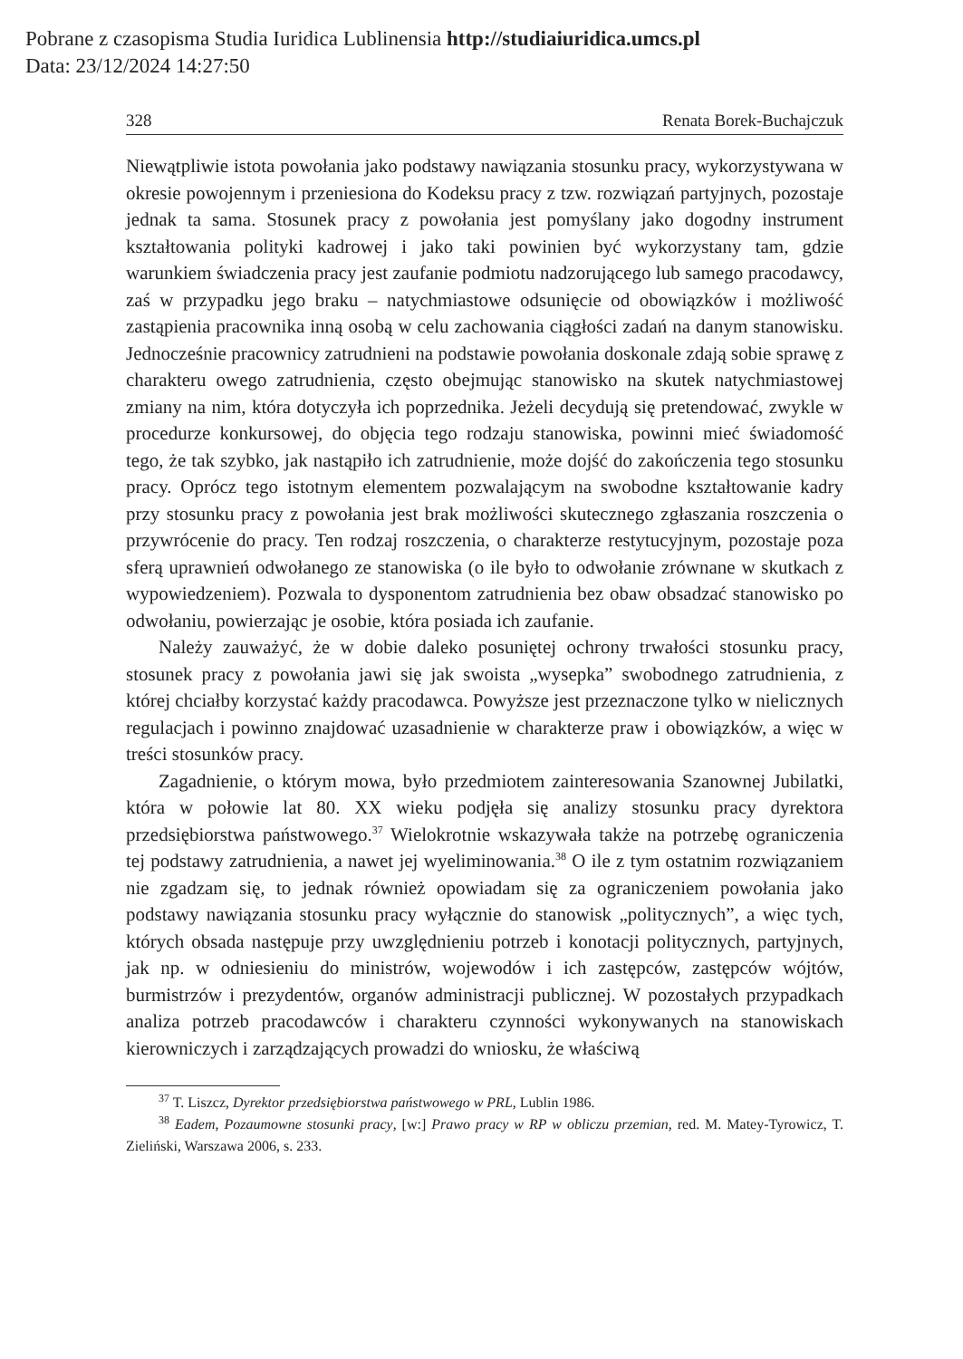Pobrane z czasopisma Studia Iuridica Lublinensia http://studiaiuridica.umcs.pl
Data: 23/12/2024 14:27:50
328 Renata Borek-Buchajczuk
Niewątpliwie istota powołania jako podstawy nawiązania stosunku pracy, wykorzystywana w okresie powojennym i przeniesiona do Kodeksu pracy z tzw. rozwiązań partyjnych, pozostaje jednak ta sama. Stosunek pracy z powołania jest pomyślany jako dogodny instrument kształtowania polityki kadrowej i jako taki powinien być wykorzystany tam, gdzie warunkiem świadczenia pracy jest zaufanie podmiotu nadzorującego lub samego pracodawcy, zaś w przypadku jego braku – natychmiastowe odsunięcie od obowiązków i możliwość zastąpienia pracownika inną osobą w celu zachowania ciągłości zadań na danym stanowisku. Jednocześnie pracownicy zatrudnieni na podstawie powołania doskonale zdają sobie sprawę z charakteru owego zatrudnienia, często obejmując stanowisko na skutek natychmiastowej zmiany na nim, która dotyczyła ich poprzednika. Jeżeli decydują się pretendować, zwykle w procedurze konkursowej, do objęcia tego rodzaju stanowiska, powinni mieć świadomość tego, że tak szybko, jak nastąpiło ich zatrudnienie, może dojść do zakończenia tego stosunku pracy. Oprócz tego istotnym elementem pozwalającym na swobodne kształtowanie kadry przy stosunku pracy z powołania jest brak możliwości skutecznego zgłaszania roszczenia o przywrócenie do pracy. Ten rodzaj roszczenia, o charakterze restytucyjnym, pozostaje poza sferą uprawnień odwołanego ze stanowiska (o ile było to odwołanie zrównane w skutkach z wypowiedzeniem). Pozwala to dysponentom zatrudnienia bez obaw obsadzać stanowisko po odwołaniu, powierzając je osobie, która posiada ich zaufanie.
Należy zauważyć, że w dobie daleko posuniętej ochrony trwałości stosunku pracy, stosunek pracy z powołania jawi się jak swoista „wysepka” swobodnego zatrudnienia, z której chciałby korzystać każdy pracodawca. Powyższe jest przeznaczone tylko w nielicznych regulacjach i powinno znajdować uzasadnienie w charakterze praw i obowiązków, a więc w treści stosunków pracy.
Zagadnienie, o którym mowa, było przedmiotem zainteresowania Szanownej Jubilatki, która w połowie lat 80. XX wieku podjęła się analizy stosunku pracy dyrektora przedsiębiorstwa państwowego.<sup>37</sup> Wielokrotnie wskazywała także na potrzebę ograniczenia tej podstawy zatrudnienia, a nawet jej wyeliminowania.<sup>38</sup> O ile z tym ostatnim rozwiązaniem nie zgadzam się, to jednak również opowiadam się za ograniczeniem powołania jako podstawy nawiązania stosunku pracy wyłącznie do stanowisk „politycznych”, a więc tych, których obsada następuje przy uwzględnieniu potrzeb i konotacji politycznych, partyjnych, jak np. w odniesieniu do ministrów, wojewodów i ich zastępców, zastępców wójtów, burmistrzów i prezydentów, organów administracji publicznej. W pozostałych przypadkach analiza potrzeb pracodawców i charakteru czynności wykonywanych na stanowiskach kierowniczych i zarządzających prowadzi do wniosku, że właściwą
<sup>37</sup> T. Liszcz, Dyrektor przedsiębiorstwa państwowego w PRL, Lublin 1986.
<sup>38</sup> Eadem, Pozaumowne stosunki pracy, [w:] Prawo pracy w RP w obliczu przemian, red. M. Matey-Tyrowicz, T. Zieliński, Warszawa 2006, s. 233.